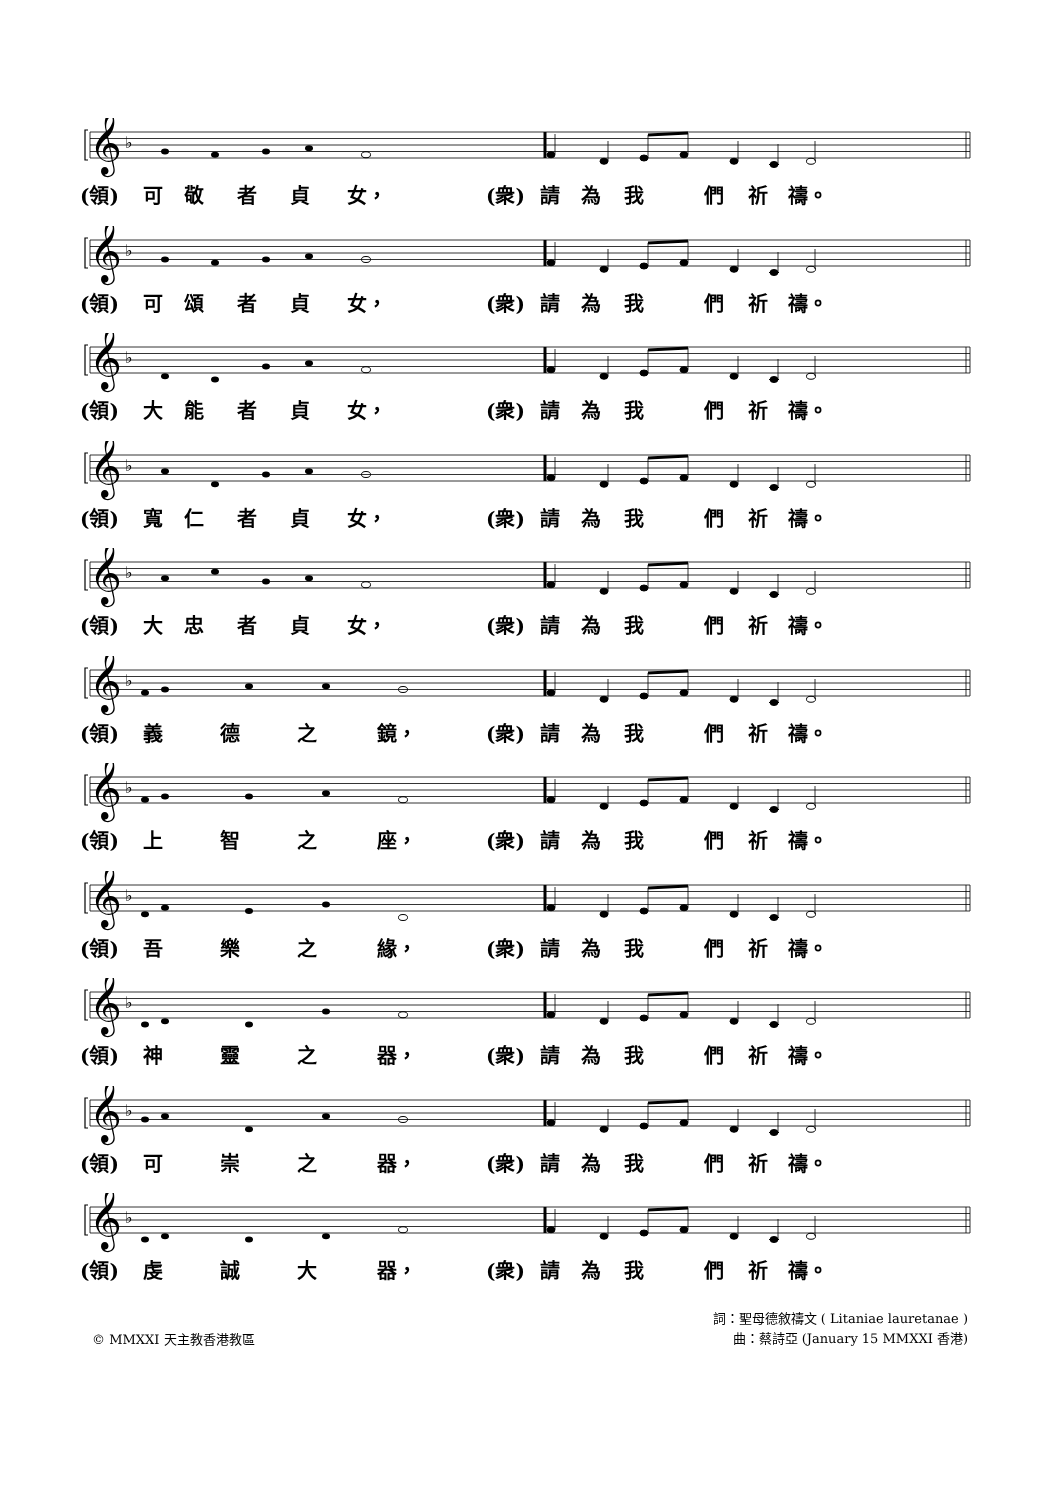𝄞
♭
(領) 可敬者貞 女， (衆) 請為我們祈 禱。
𝄞
♭
(領) 可頌者貞 女， (衆) 請為我們祈 禱。
𝄞
♭
(領) 大能者貞 女， (衆) 請為我們祈 禱。
𝄞
♭
(領) 寬仁者貞 女， (衆) 請為我們祈 禱。
𝄞
♭
(領) 大忠者貞 女， (衆) 請為我們祈 禱。
𝄞
♭
(領) 義 德 之 鏡， (衆) 請為我們祈 禱。
𝄞
♭
(領) 上 智 之 座， (衆) 請為我們祈 禱。
𝄞
♭
(領) 吾 樂 之 緣， (衆) 請為我們祈 禱。
𝄞
♭
(領) 神 靈 之 器， (衆) 請為我們祈 禱。
𝄞
♭
(領) 可 崇 之 器， (衆) 請為我們祈 禱。
𝄞
♭
(領) 虔 誠 大 器， (衆) 請為我們祈 禱。
© MMXXI 天主教香港教區
詞：聖母德敘禱文 ( Litaniae lauretanae )
曲：蔡詩亞 (January 15 MMXXI 香港)